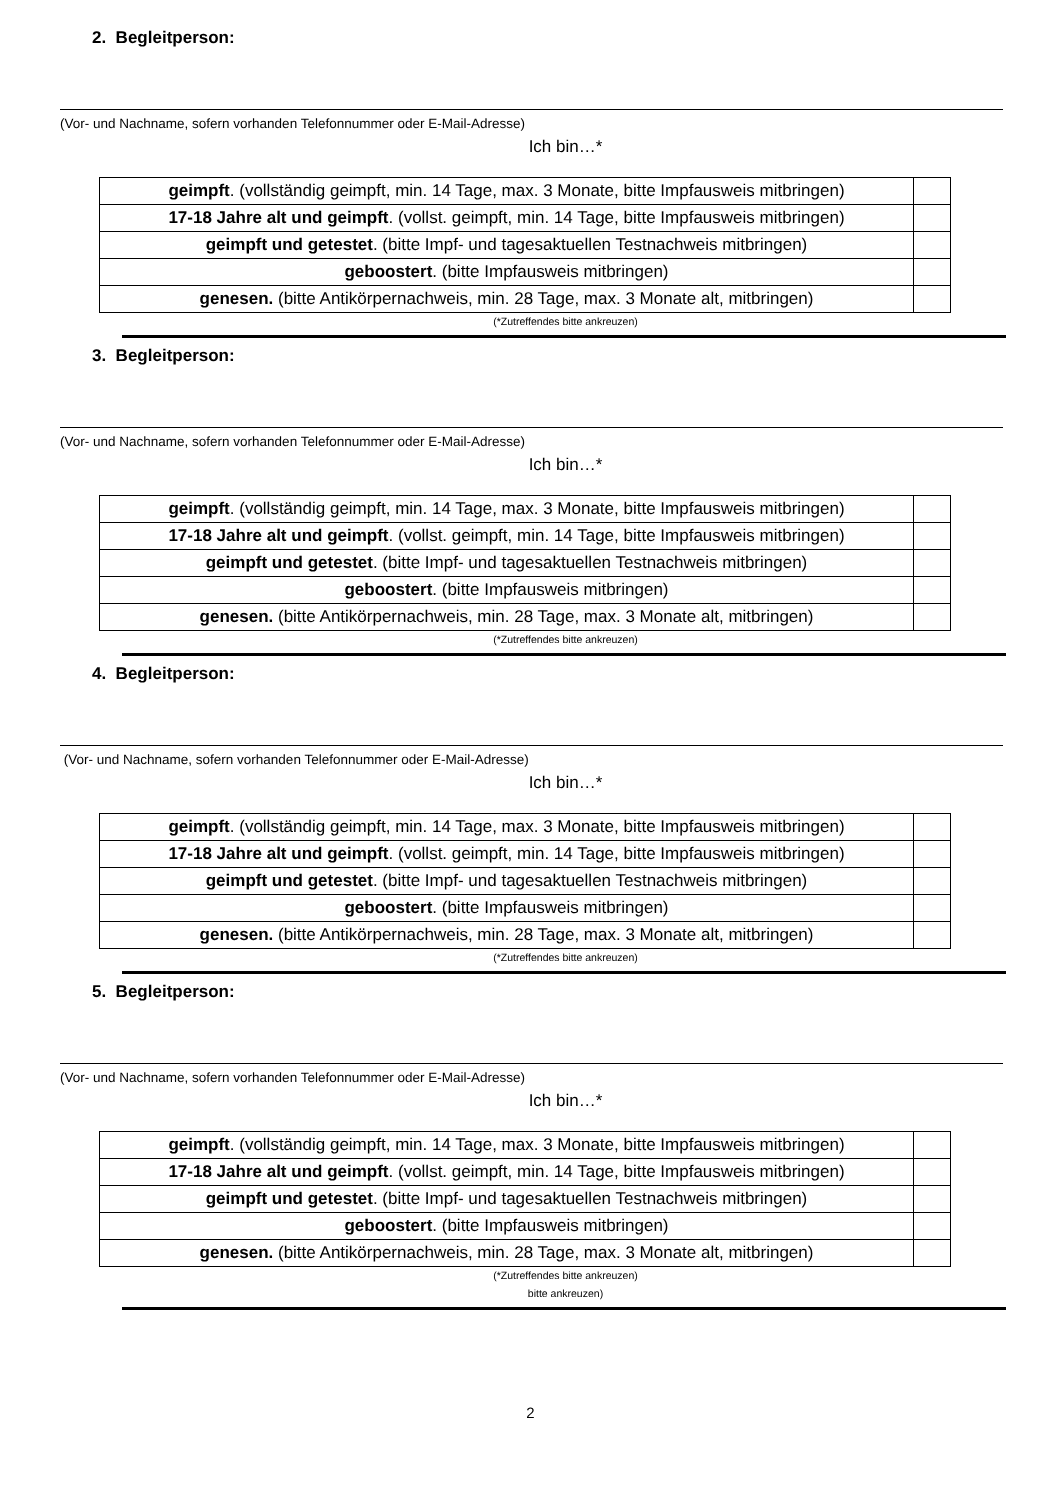2. Begleitperson:
(Vor- und Nachname, sofern vorhanden Telefonnummer oder E-Mail-Adresse)
Ich bin…*
| geimpft . (vollständig geimpft, min. 14 Tage, max. 3 Monate, bitte Impfausweis mitbringen) | |
| 17-18 Jahre alt und geimpft . (vollst. geimpft, min. 14 Tage, bitte Impfausweis mitbringen) | |
| geimpft und getestet . (bitte Impf- und tagesaktuellen Testnachweis mitbringen) | |
| geboostert . (bitte Impfausweis mitbringen) | |
| genesen. (bitte Antikörpernachweis, min. 28 Tage, max. 3 Monate alt, mitbringen) | |
(*Zutreffendes bitte ankreuzen)
3. Begleitperson:
(Vor- und Nachname, sofern vorhanden Telefonnummer oder E-Mail-Adresse)
Ich bin…*
| geimpft . (vollständig geimpft, min. 14 Tage, max. 3 Monate, bitte Impfausweis mitbringen) | |
| 17-18 Jahre alt und geimpft . (vollst. geimpft, min. 14 Tage, bitte Impfausweis mitbringen) | |
| geimpft und getestet . (bitte Impf- und tagesaktuellen Testnachweis mitbringen) | |
| geboostert . (bitte Impfausweis mitbringen) | |
| genesen. (bitte Antikörpernachweis, min. 28 Tage, max. 3 Monate alt, mitbringen) | |
(*Zutreffendes bitte ankreuzen)
4. Begleitperson:
(Vor- und Nachname, sofern vorhanden Telefonnummer oder E-Mail-Adresse)
Ich bin…*
| geimpft . (vollständig geimpft, min. 14 Tage, max. 3 Monate, bitte Impfausweis mitbringen) | |
| 17-18 Jahre alt und geimpft . (vollst. geimpft, min. 14 Tage, bitte Impfausweis mitbringen) | |
| geimpft und getestet . (bitte Impf- und tagesaktuellen Testnachweis mitbringen) | |
| geboostert . (bitte Impfausweis mitbringen) | |
| genesen. (bitte Antikörpernachweis, min. 28 Tage, max. 3 Monate alt, mitbringen) | |
(*Zutreffendes bitte ankreuzen)
5. Begleitperson:
(Vor- und Nachname, sofern vorhanden Telefonnummer oder E-Mail-Adresse)
Ich bin…*
| geimpft . (vollständig geimpft, min. 14 Tage, max. 3 Monate, bitte Impfausweis mitbringen) | |
| 17-18 Jahre alt und geimpft . (vollst. geimpft, min. 14 Tage, bitte Impfausweis mitbringen) | |
| geimpft und getestet . (bitte Impf- und tagesaktuellen Testnachweis mitbringen) | |
| geboostert . (bitte Impfausweis mitbringen) | |
| genesen. (bitte Antikörpernachweis, min. 28 Tage, max. 3 Monate alt, mitbringen) | |
(*Zutreffendes bitte ankreuzen)
bitte ankreuzen)
2